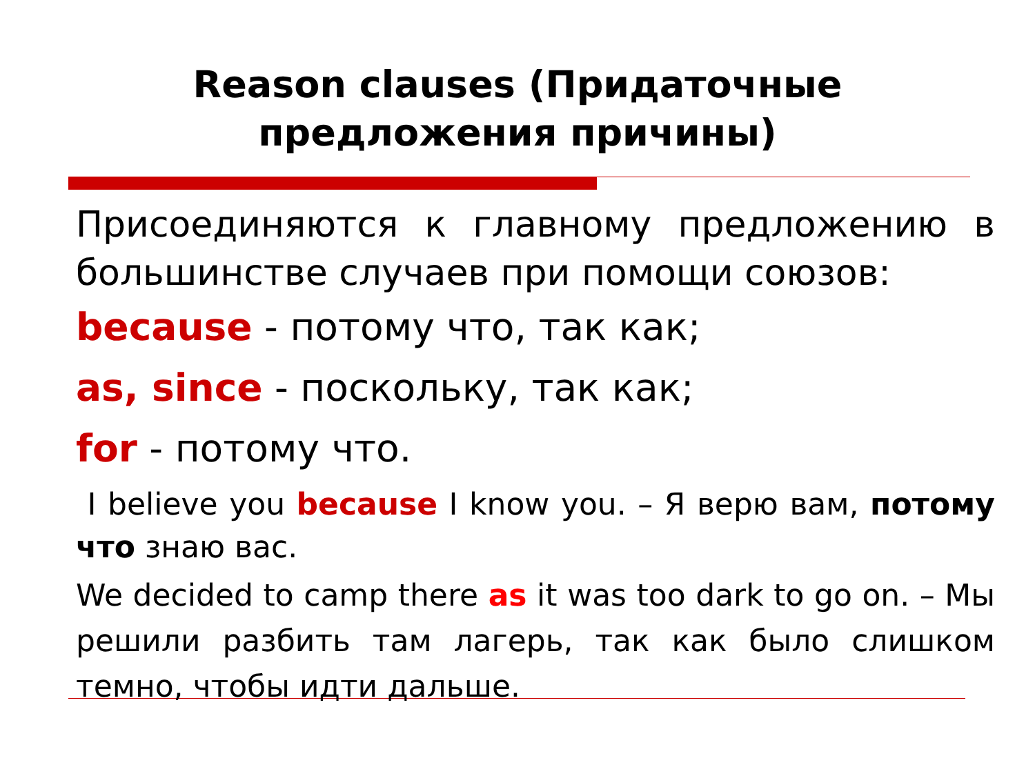Reason clauses (Придаточные предложения причины)
Присоединяются к главному предложению в большинстве случаев при помощи союзов:
because - потому что, так как;
as, since - поскольку, так как;
for - потому что.
I believe you because I know you. – Я верю вам, потому что знаю вас.
We decided to camp there as it was too dark to go on. – Мы решили разбить там лагерь, так как было слишком темно, чтобы идти дальше.